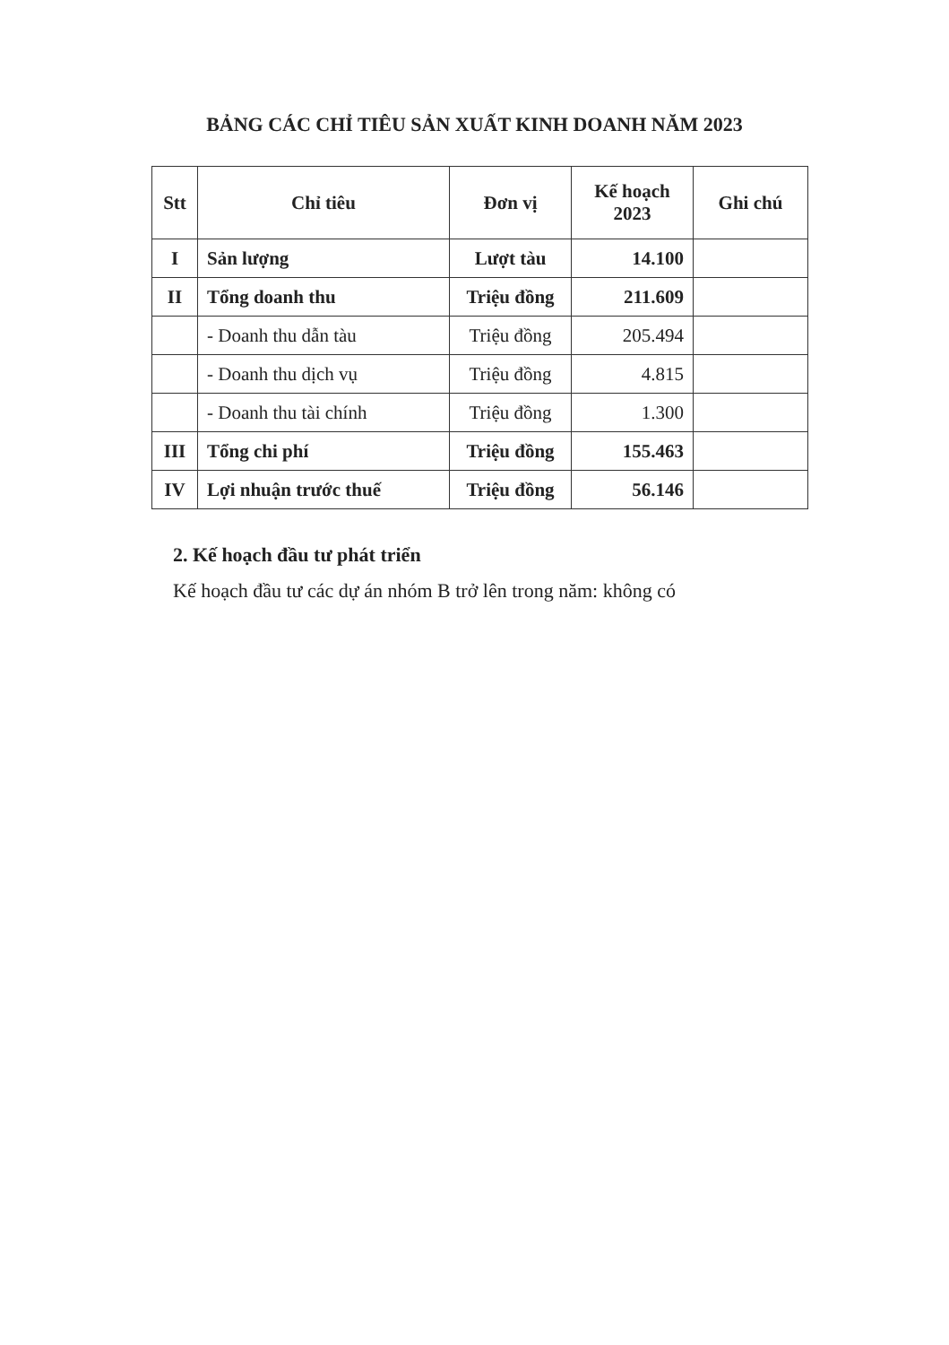BẢNG CÁC CHỈ TIÊU SẢN XUẤT KINH DOANH NĂM 2023
| Stt | Chỉ tiêu | Đơn vị | Kế hoạch 2023 | Ghi chú |
| --- | --- | --- | --- | --- |
| I | Sản lượng | Lượt tàu | 14.100 | |
| II | Tổng doanh thu | Triệu đồng | 211.609 | |
| | - Doanh thu dẫn tàu | Triệu đồng | 205.494 | |
| | - Doanh thu dịch vụ | Triệu đồng | 4.815 | |
| | - Doanh thu tài chính | Triệu đồng | 1.300 | |
| III | Tổng chi phí | Triệu đồng | 155.463 | |
| IV | Lợi nhuận trước thuế | Triệu đồng | 56.146 | |
2. Kế hoạch đầu tư phát triển
Kế hoạch đầu tư các dự án nhóm B trở lên trong năm: không có